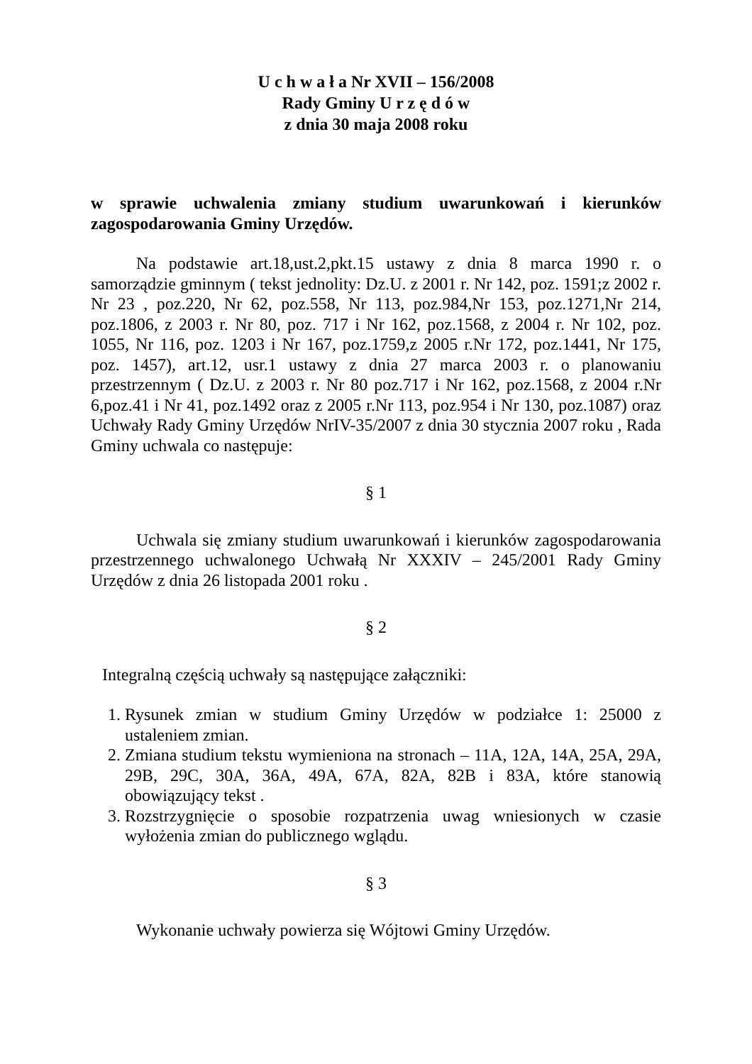U c h w a ł a Nr XVII – 156/2008
Rady Gminy U r z ę d ó w
z dnia 30 maja 2008 roku
w sprawie uchwalenia zmiany studium uwarunkowań i kierunków zagospodarowania Gminy Urzędów.
Na podstawie art.18,ust.2,pkt.15 ustawy z dnia 8 marca 1990 r. o samorządzie gminnym ( tekst jednolity: Dz.U. z 2001 r. Nr 142, poz. 1591;z 2002 r. Nr 23 , poz.220, Nr 62, poz.558, Nr 113, poz.984,Nr 153, poz.1271,Nr 214, poz.1806, z 2003 r. Nr 80, poz. 717 i Nr 162, poz.1568, z 2004 r. Nr 102, poz. 1055, Nr 116, poz. 1203 i Nr 167, poz.1759,z 2005 r.Nr 172, poz.1441, Nr 175, poz. 1457), art.12, usr.1 ustawy z dnia 27 marca 2003 r. o planowaniu przestrzennym ( Dz.U. z 2003 r. Nr 80 poz.717 i Nr 162, poz.1568, z 2004 r.Nr 6,poz.41 i Nr 41, poz.1492 oraz z 2005 r.Nr 113, poz.954 i Nr 130, poz.1087) oraz Uchwały Rady Gminy Urzędów NrIV-35/2007 z dnia 30 stycznia 2007 roku , Rada Gminy uchwala co następuje:
§ 1
Uchwala się zmiany studium uwarunkowań i kierunków zagospodarowania przestrzennego uchwalonego Uchwałą Nr XXXIV – 245/2001 Rady Gminy Urzędów z dnia 26 listopada 2001 roku .
§ 2
Integralną częścią uchwały są następujące załączniki:
1. Rysunek zmian w studium Gminy Urzędów w podziałce 1: 25000 z ustaleniem zmian.
2. Zmiana studium tekstu wymieniona na stronach – 11A, 12A, 14A, 25A, 29A, 29B, 29C, 30A, 36A, 49A, 67A, 82A, 82B i 83A, które stanowią obowiązujący tekst .
3. Rozstrzygnięcie o sposobie rozpatrzenia uwag wniesionych w czasie wyłożenia zmian do publicznego wglądu.
§ 3
Wykonanie uchwały powierza się Wójtowi Gminy Urzędów.